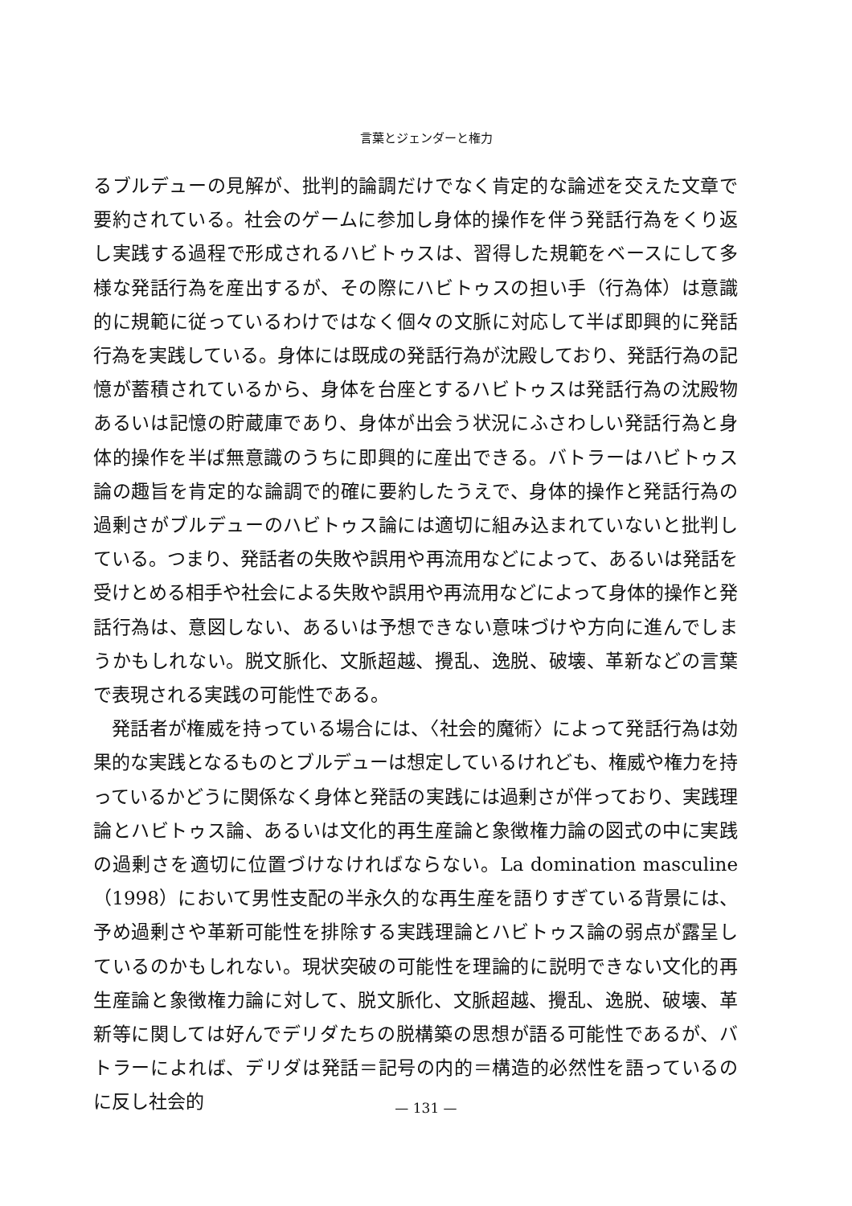言葉とジェンダーと権力
るブルデューの見解が、批判的論調だけでなく肯定的な論述を交えた文章で要約されている。社会のゲームに参加し身体的操作を伴う発話行為をくり返し実践する過程で形成されるハビトゥスは、習得した規範をベースにして多様な発話行為を産出するが、その際にハビトゥスの担い手（行為体）は意識的に規範に従っているわけではなく個々の文脈に対応して半ば即興的に発話行為を実践している。身体には既成の発話行為が沈殿しており、発話行為の記憶が蓄積されているから、身体を台座とするハビトゥスは発話行為の沈殿物あるいは記憶の貯蔵庫であり、身体が出会う状況にふさわしい発話行為と身体的操作を半ば無意識のうちに即興的に産出できる。バトラーはハビトゥス論の趣旨を肯定的な論調で的確に要約したうえで、身体的操作と発話行為の過剰さがブルデューのハビトゥス論には適切に組み込まれていないと批判している。つまり、発話者の失敗や誤用や再流用などによって、あるいは発話を受けとめる相手や社会による失敗や誤用や再流用などによって身体的操作と発話行為は、意図しない、あるいは予想できない意味づけや方向に進んでしまうかもしれない。脱文脈化、文脈超越、攪乱、逸脱、破壊、革新などの言葉で表現される実践の可能性である。
発話者が権威を持っている場合には、〈社会的魔術〉によって発話行為は効果的な実践となるものとブルデューは想定しているけれども、権威や権力を持っているかどうに関係なく身体と発話の実践には過剰さが伴っており、実践理論とハビトゥス論、あるいは文化的再生産論と象徴権力論の図式の中に実践の過剰さを適切に位置づけなければならない。La domination masculine（1998）において男性支配の半永久的な再生産を語りすぎている背景には、予め過剰さや革新可能性を排除する実践理論とハビトゥス論の弱点が露呈しているのかもしれない。現状突破の可能性を理論的に説明できない文化的再生産論と象徴権力論に対して、脱文脈化、文脈超越、攪乱、逸脱、破壊、革新等に関しては好んでデリダたちの脱構築の思想が語る可能性であるが、バトラーによれば、デリダは発話＝記号の内的＝構造的必然性を語っているのに反し社会的
— 131 —